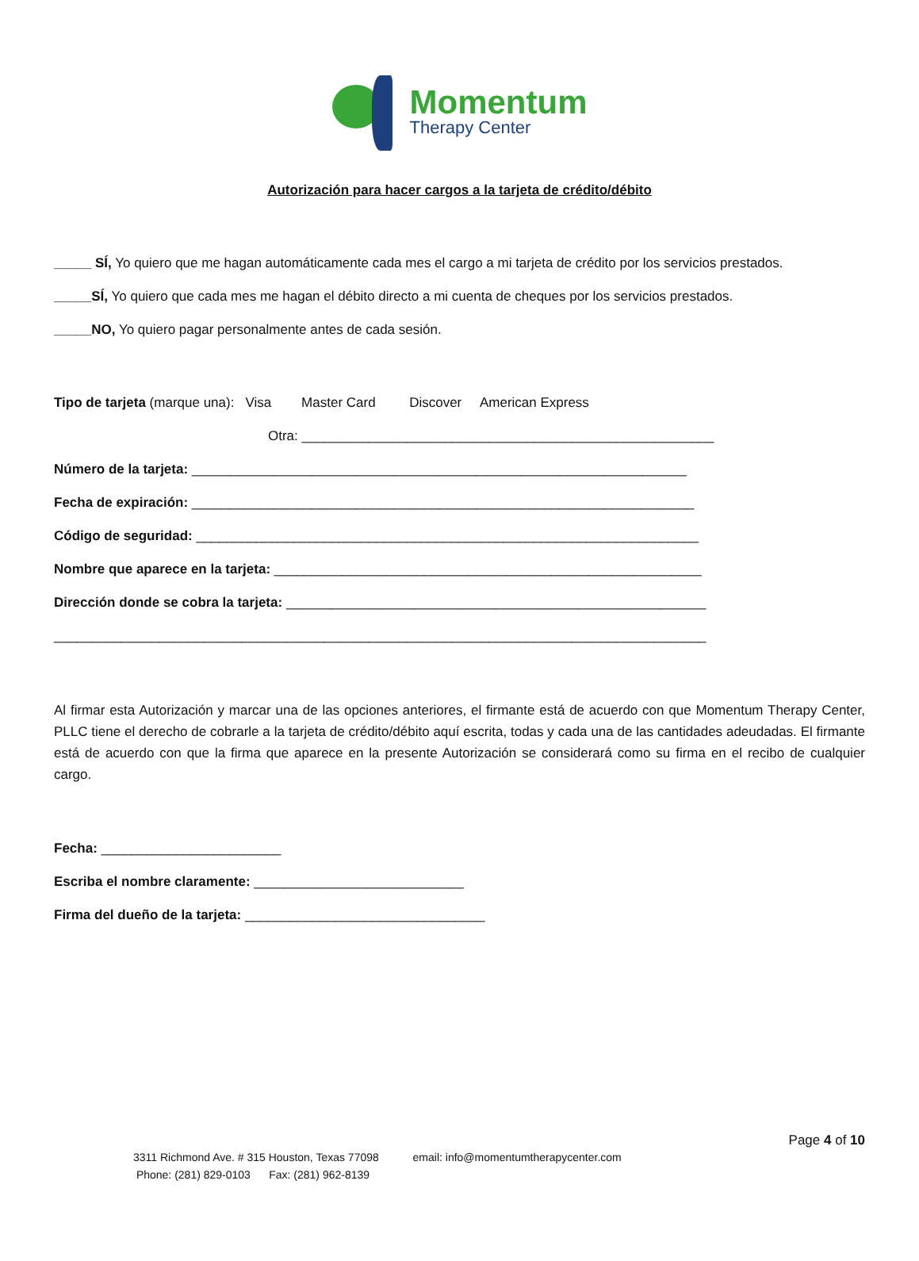Momentum
Therapy Center
Autorización para hacer cargos a la tarjeta de crédito/débito
_____ SÍ, Yo quiero que me hagan automáticamente cada mes el cargo a mi tarjeta de crédito por los servicios prestados.
_____SÍ, Yo quiero que cada mes me hagan el débito directo a mi cuenta de cheques por los servicios prestados.
_____NO, Yo quiero pagar personalmente antes de cada sesión.
Tipo de tarjeta (marque una): Visa Master Card Discover American Express
Otra: _______________________________________________________
Número de la tarjeta: __________________________________________________________________
Fecha de expiración: ___________________________________________________________________
Código de seguridad: ___________________________________________________________________
Nombre que aparece en la tarjeta: _________________________________________________________
Dirección donde se cobra la tarjeta: ________________________________________________________
_______________________________________________________________________________________
Al firmar esta Autorización y marcar una de las opciones anteriores, el firmante está de acuerdo con que Momentum Therapy Center, PLLC tiene el derecho de cobrarle a la tarjeta de crédito/débito aquí escrita, todas y cada una de las cantidades adeudadas. El firmante está de acuerdo con que la firma que aparece en la presente Autorización se considerará como su firma en el recibo de cualquier cargo.
Fecha: ________________________
Escriba el nombre claramente: ____________________________
Firma del dueño de la tarjeta: ________________________________
Page 4 of 10
3311 Richmond Ave. # 315 Houston, Texas 77098 email: info@momentumtherapycenter.com
Phone: (281) 829-0103 Fax: (281) 962-8139